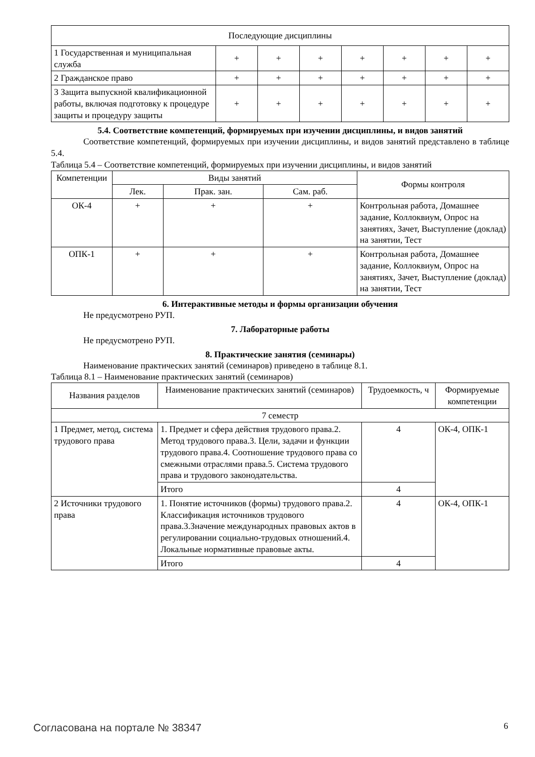| Последующие дисциплины | | | | | | | |
| 1 Государственная и муниципальная служба | + | + | + | + | + | + | + |
| 2 Гражданское право | + | + | + | + | + | + | + |
| 3 Защита выпускной квалификационной работы, включая подготовку к процедуре защиты и процедуру защиты | + | + | + | + | + | + | + |
5.4. Соответствие компетенций, формируемых при изучении дисциплины, и видов занятий
Соответствие компетенций, формируемых при изучении дисциплины, и видов занятий представлено в таблице 5.4.
Таблица 5.4 – Соответствие компетенций, формируемых при изучении дисциплины, и видов занятий
| Компетенции | Виды занятий | | | Формы контроля |
| --- | --- | --- | --- | --- |
| | Лек. | Прак. зан. | Сам. раб. | |
| ОК-4 | + | + | + | Контрольная работа, Домашнее задание, Коллоквиум, Опрос на занятиях, Зачет, Выступление (доклад) на занятии, Тест |
| ОПК-1 | + | + | + | Контрольная работа, Домашнее задание, Коллоквиум, Опрос на занятиях, Зачет, Выступление (доклад) на занятии, Тест |
6. Интерактивные методы и формы организации обучения
Не предусмотрено РУП.
7. Лабораторные работы
Не предусмотрено РУП.
8. Практические занятия (семинары)
Наименование практических занятий (семинаров) приведено в таблице 8.1.
Таблица 8.1 – Наименование практических занятий (семинаров)
| Названия разделов | Наименование практических занятий (семинаров) | Трудоемкость, ч | Формируемые компетенции |
| --- | --- | --- | --- |
| 7 семестр | | | |
| 1 Предмет, метод, система трудового права | 1. Предмет и сфера действия трудового права.2. Метод трудового права.3. Цели, задачи и функции трудового права.4. Соотношение трудового права со смежными отраслями права.5. Система трудового права и трудового законодательства. | 4 | ОК-4, ОПК-1 |
| | Итого | 4 | |
| 2 Источники трудового права | 1. Понятие источников (формы) трудового права.2. Классификация источников трудового права.3.Значение международных правовых актов в регулировании социально-трудовых отношений.4. Локальные нормативные правовые акты. | 4 | ОК-4, ОПК-1 |
| | Итого | 4 | |
Согласована на портале № 38347 6